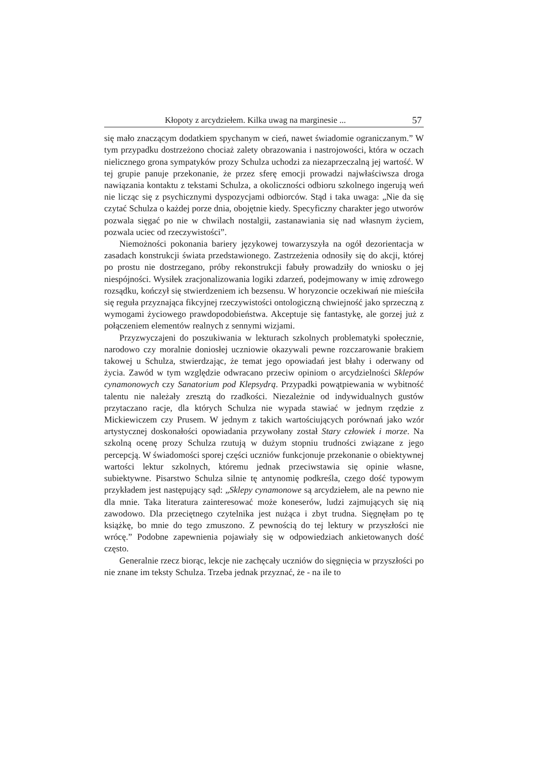Kłopoty z arcydziełem. Kilka uwag na marginesie ... 57
się mało znaczącym dodatkiem spychanym w cień, nawet świadomie ograniczanym.” W tym przypadku dostrzeżono chociaż zalety obrazowania i nastrojowości, która w oczach nielicznego grona sympatyków prozy Schulza uchodzi za niezaprzeczalną jej wartość. W tej grupie panuje przekonanie, że przez sferę emocji prowadzi najwłaściwsza droga nawiązania kontaktu z tekstami Schulza, a okoliczności odbioru szkolnego ingerują weń nie licząc się z psychicznymi dyspozycjami odbiorców. Stąd i taka uwaga: „Nie da się czytać Schulza o każdej porze dnia, obojętnie kiedy. Specyficzny charakter jego utworów pozwala sięgać po nie w chwilach nostalgii, zastanawiania się nad własnym życiem, pozwala uciec od rzeczywistości”.
Niemożności pokonania bariery językowej towarzyszyła na ogół dezorientacja w zasadach konstrukcji świata przedstawionego. Zastrzeżenia odnosiły się do akcji, której po prostu nie dostrzegano, próby rekonstrukcji fabuły prowadziły do wniosku o jej niespójności. Wysiłek zracjonalizowania logiki zdarzeń, podejmowany w imię zdrowego rozsądku, kończył się stwierdzeniem ich bezsensu. W horyzoncie oczekiwań nie mieściła się reguła przyznająca fikcyjnej rzeczywistości ontologiczną chwiejność jako sprzeczną z wymogami życiowego prawdopodobieństwa. Akceptuje się fantastykę, ale gorzej już z połączeniem elementów realnych z sennymi wizjami.
Przyzwyczajeni do poszukiwania w lekturach szkolnych problematyki społecznie, narodowo czy moralnie doniosłej uczniowie okazywali pewne rozczarowanie brakiem takowej u Schulza, stwierdzając, że temat jego opowiadań jest błahy i oderwany od życia. Zawód w tym względzie odwracano przeciw opiniom o arcydzielności Sklepów cynamonowych czy Sanatorium pod Klepsydrą. Przypadki powątpiewania w wybitność talentu nie należały zresztą do rzadkości. Niezależnie od indywidualnych gustów przytaczano racje, dla których Schulza nie wypada stawiać w jednym rzędzie z Mickiewiczem czy Prusem. W jednym z takich wartościujących porównań jako wzór artystycznej doskonałości opowiadania przywołany został Stary człowiek i morze. Na szkolną ocenę prozy Schulza rzutują w dużym stopniu trudności związane z jego percepcją. W świadomości sporej części uczniów funkcjonuje przekonanie o obiektywnej wartości lektur szkolnych, któremu jednak przeciwstawia się opinie własne, subiektywne. Pisarstwo Schulza silnie tę antynomię podkreśla, czego dość typowym przykładem jest następujący sąd: „Sklepy cynamonowe są arcydziełem, ale na pewno nie dla mnie. Taka literatura zainteresować może koneserów, ludzi zajmujących się nią zawodowo. Dla przeciętnego czytelnika jest nużąca i zbyt trudna. Sięgnęłam po tę książkę, bo mnie do tego zmuszono. Z pewnością do tej lektury w przyszłości nie wrócę.” Podobne zapewnienia pojawiały się w odpowiedziach ankietowanych dość często.
Generalnie rzecz biorąc, lekcje nie zachęcały uczniów do sięgnięcia w przyszłości po nie znane im teksty Schulza. Trzeba jednak przyznać, że - na ile to